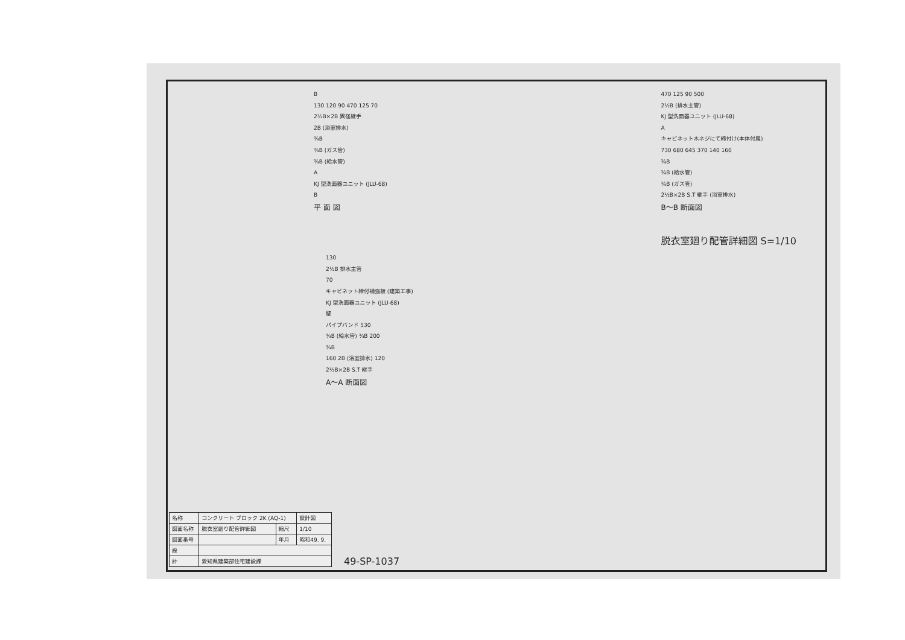B
130 120 90 470 125 70
2½B×2B 異径継手
2B (浴室排水)
¾B
¾B (ガス管)
¾B (給水管)
A
KJ 型洗面器ユニット (JLU-68)
B
平 面 図
470 125 90 500
2½B (排水主管)
KJ 型洗面器ユニット (JLU-68)
A
キャビネット木ネジにて締付け(本体付属)
730 680 645 370 140 160
¾B
¾B (給水管)
¾B (ガス管)
2½B×2B S.T 継手 (浴室排水)
B～B 断面図
脱衣室廻り配管詳細図 S=1/10
130
2½B 排水主管
70
キャビネット締付補強板 (建築工事)
KJ 型洗面器ユニット (JLU-68)
壁
パイプバンド 530
¾B (給水管) ¾B 200
¾B
160 2B (浴室排水) 120
2½B×2B S.T 継手
A～A 断面図
| 名称 | コンクリート ブロック 2K (AQ-1) | | | 設計図 |
| 図面名称 | 脱衣室廻り配管詳細図 | 縮尺 | 1/10 | |
| 図面番号 | | 年月 | 昭和49. 9. | |
| 設 | | | | |
| 計 | 愛知県建築部住宅建設課 | | | |
49-SP-1037